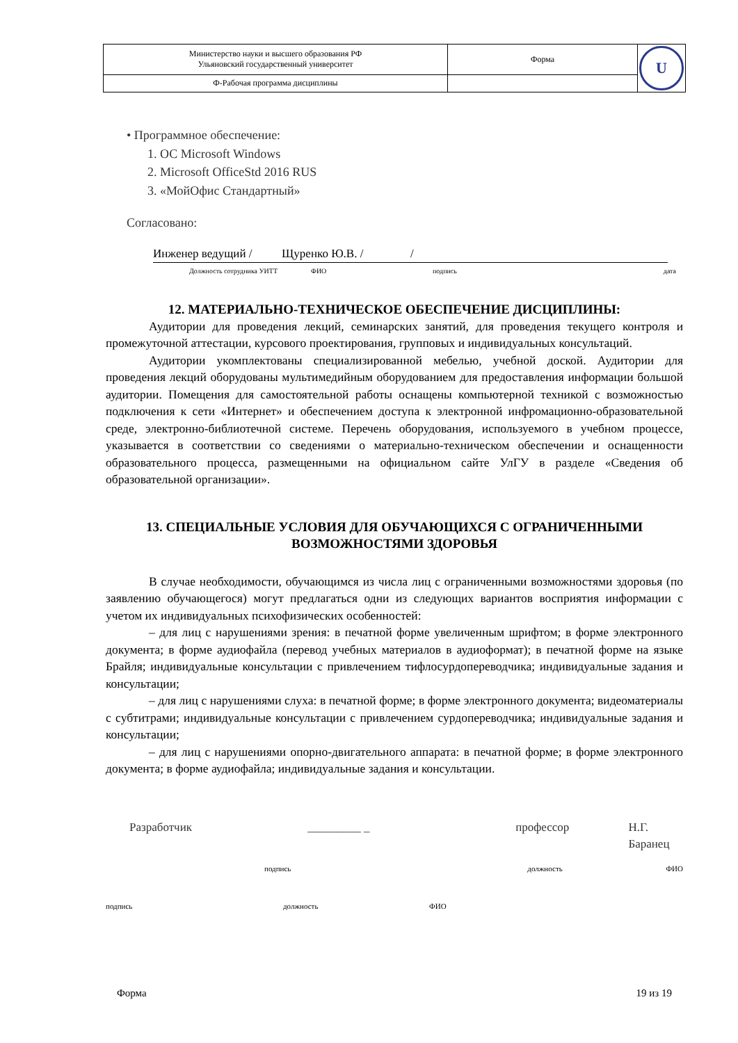| Министерство науки и высшего образования РФ Ульяновский государственный университет | Форма | U |
| Ф-Рабочая программа дисциплины | | |
• Программное обеспечение:
1. ОС Microsoft Windows
2. Microsoft OfficeStd 2016 RUS
3. «МойОфис Стандартный»
Согласовано:
Инженер ведущий / Щуренко Ю.В. / /
Должность сотрудника УИТТ ФИО подпись дата
12. МАТЕРИАЛЬНО-ТЕХНИЧЕСКОЕ ОБЕСПЕЧЕНИЕ ДИСЦИПЛИНЫ:
Аудитории для проведения лекций, семинарских занятий, для проведения текущего контроля и промежуточной аттестации, курсового проектирования, групповых и индивидуальных консультаций.
Аудитории укомплектованы специализированной мебелью, учебной доской. Аудитории для проведения лекций оборудованы мультимедийным оборудованием для предоставления информации большой аудитории. Помещения для самостоятельной работы оснащены компьютерной техникой с возможностью подключения к сети «Интернет» и обеспечением доступа к электронной инфромационно-образовательной среде, электронно-библиотечной системе. Перечень оборудования, используемого в учебном процессе, указывается в соответствии со сведениями о материально-техническом обеспечении и оснащенности образовательного процесса, размещенными на официальном сайте УлГУ в разделе «Сведения об образовательной организации».
13. СПЕЦИАЛЬНЫЕ УСЛОВИЯ ДЛЯ ОБУЧАЮЩИХСЯ С ОГРАНИЧЕННЫМИ ВОЗМОЖНОСТЯМИ ЗДОРОВЬЯ
В случае необходимости, обучающимся из числа лиц с ограниченными возможностями здоровья (по заявлению обучающегося) могут предлагаться одни из следующих вариантов восприятия информации с учетом их индивидуальных психофизических особенностей:
– для лиц с нарушениями зрения: в печатной форме увеличенным шрифтом; в форме электронного документа; в форме аудиофайла (перевод учебных материалов в аудиоформат); в печатной форме на языке Брайля; индивидуальные консультации с привлечением тифлосурдопереводчика; индивидуальные задания и консультации;
– для лиц с нарушениями слуха: в печатной форме; в форме электронного документа; видеоматериалы с субтитрами; индивидуальные консультации с привлечением сурдопереводчика; индивидуальные задания и консультации;
– для лиц с нарушениями опорно-двигательного аппарата: в печатной форме; в форме электронного документа; в форме аудиофайла; индивидуальные задания и консультации.
Разработчик _________ _ профессор Н.Г. Баранец
подпись должность ФИО
подпись должность ФИО
Форма 19 из 19